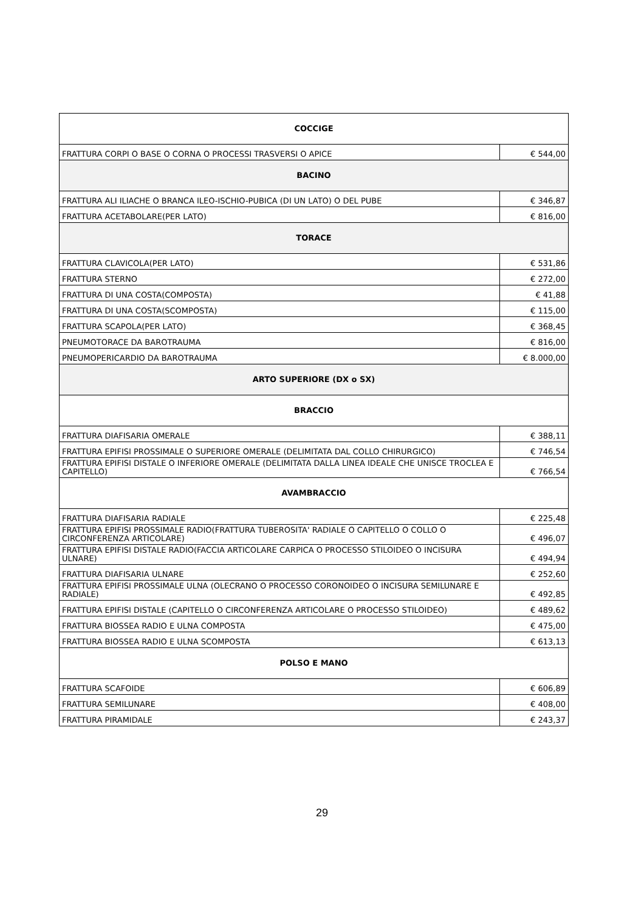| COCCIGE | |
| FRATTURA CORPI O BASE O CORNA O PROCESSI TRASVERSI O APICE | € 544,00 |
| BACINO | |
| FRATTURA ALI ILIACHE O BRANCA ILEO-ISCHIO-PUBICA (DI UN LATO) O DEL PUBE | € 346,87 |
| FRATTURA ACETABOLARE(PER LATO) | € 816,00 |
| TORACE | |
| FRATTURA CLAVICOLA(PER LATO) | € 531,86 |
| FRATTURA STERNO | € 272,00 |
| FRATTURA DI UNA COSTA(COMPOSTA) | € 41,88 |
| FRATTURA DI UNA COSTA(SCOMPOSTA) | € 115,00 |
| FRATTURA SCAPOLA(PER LATO) | € 368,45 |
| PNEUMOTORACE DA BAROTRAUMA | € 816,00 |
| PNEUMOPERICARDIO DA BAROTRAUMA | € 8.000,00 |
| ARTO SUPERIORE (DX o SX) | |
| BRACCIO | |
| FRATTURA DIAFISARIA OMERALE | € 388,11 |
| FRATTURA EPIFISI PROSSIMALE O SUPERIORE OMERALE (DELIMITATA DAL COLLO CHIRURGICO) | € 746,54 |
| FRATTURA EPIFISI DISTALE O INFERIORE OMERALE (DELIMITATA DALLA LINEA IDEALE CHE UNISCE TROCLEA E CAPITELLO) | € 766,54 |
| AVAMBRACCIO | |
| FRATTURA DIAFISARIA RADIALE | € 225,48 |
| FRATTURA EPIFISI PROSSIMALE RADIO(FRATTURA TUBEROSITA' RADIALE O CAPITELLO O COLLO O CIRCONFERENZA ARTICOLARE) | € 496,07 |
| FRATTURA EPIFISI DISTALE RADIO(FACCIA ARTICOLARE CARPICA O PROCESSO STILOIDEO O INCISURA ULNARE) | € 494,94 |
| FRATTURA DIAFISARIA ULNARE | € 252,60 |
| FRATTURA EPIFISI PROSSIMALE ULNA (OLECRANO O PROCESSO CORONOIDEO O INCISURA SEMILUNARE E RADIALE) | € 492,85 |
| FRATTURA EPIFISI DISTALE (CAPITELLO O CIRCONFERENZA ARTICOLARE O PROCESSO STILOIDEO) | € 489,62 |
| FRATTURA BIOSSEA RADIO E ULNA COMPOSTA | € 475,00 |
| FRATTURA BIOSSEA RADIO E ULNA SCOMPOSTA | € 613,13 |
| POLSO E MANO | |
| FRATTURA SCAFOIDE | € 606,89 |
| FRATTURA SEMILUNARE | € 408,00 |
| FRATTURA PIRAMIDALE | € 243,37 |
29